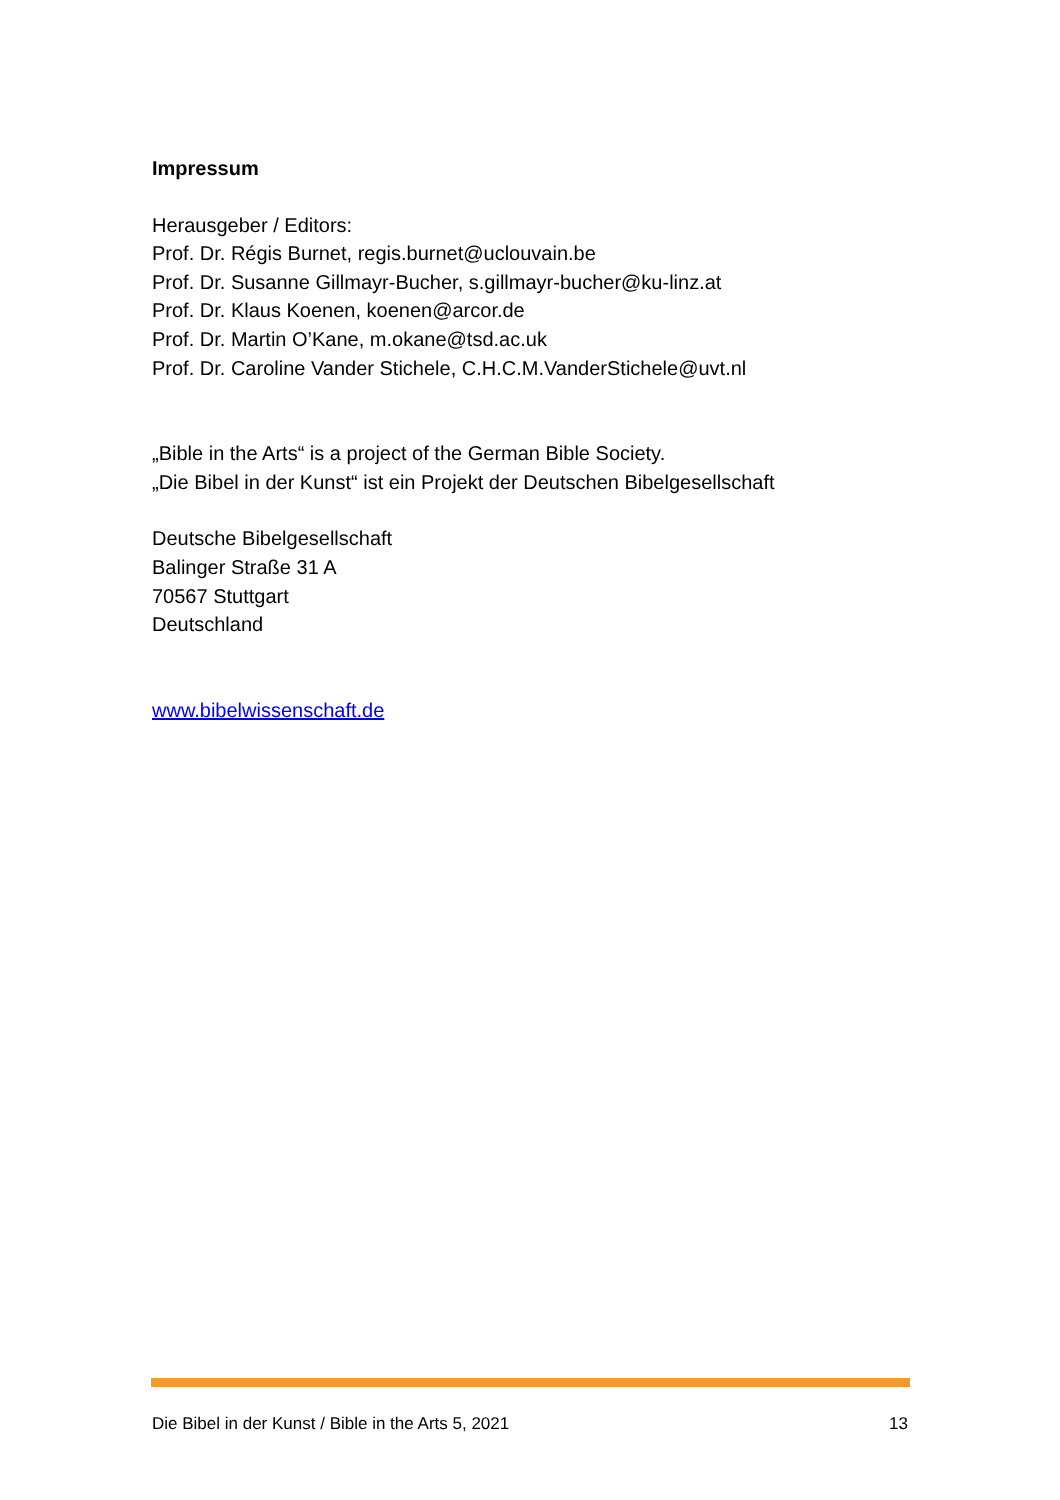Impressum
Herausgeber / Editors:
Prof. Dr. Régis Burnet, regis.burnet@uclouvain.be
Prof. Dr. Susanne Gillmayr-Bucher, s.gillmayr-bucher@ku-linz.at
Prof. Dr. Klaus Koenen, koenen@arcor.de
Prof. Dr. Martin O’Kane, m.okane@tsd.ac.uk
Prof. Dr. Caroline Vander Stichele, C.H.C.M.VanderStichele@uvt.nl
„Bible in the Arts“ is a project of the German Bible Society.
„Die Bibel in der Kunst“ ist ein Projekt der Deutschen Bibelgesellschaft
Deutsche Bibelgesellschaft
Balinger Straße 31 A
70567 Stuttgart
Deutschland
www.bibelwissenschaft.de
Die Bibel in der Kunst / Bible in the Arts 5, 2021 13